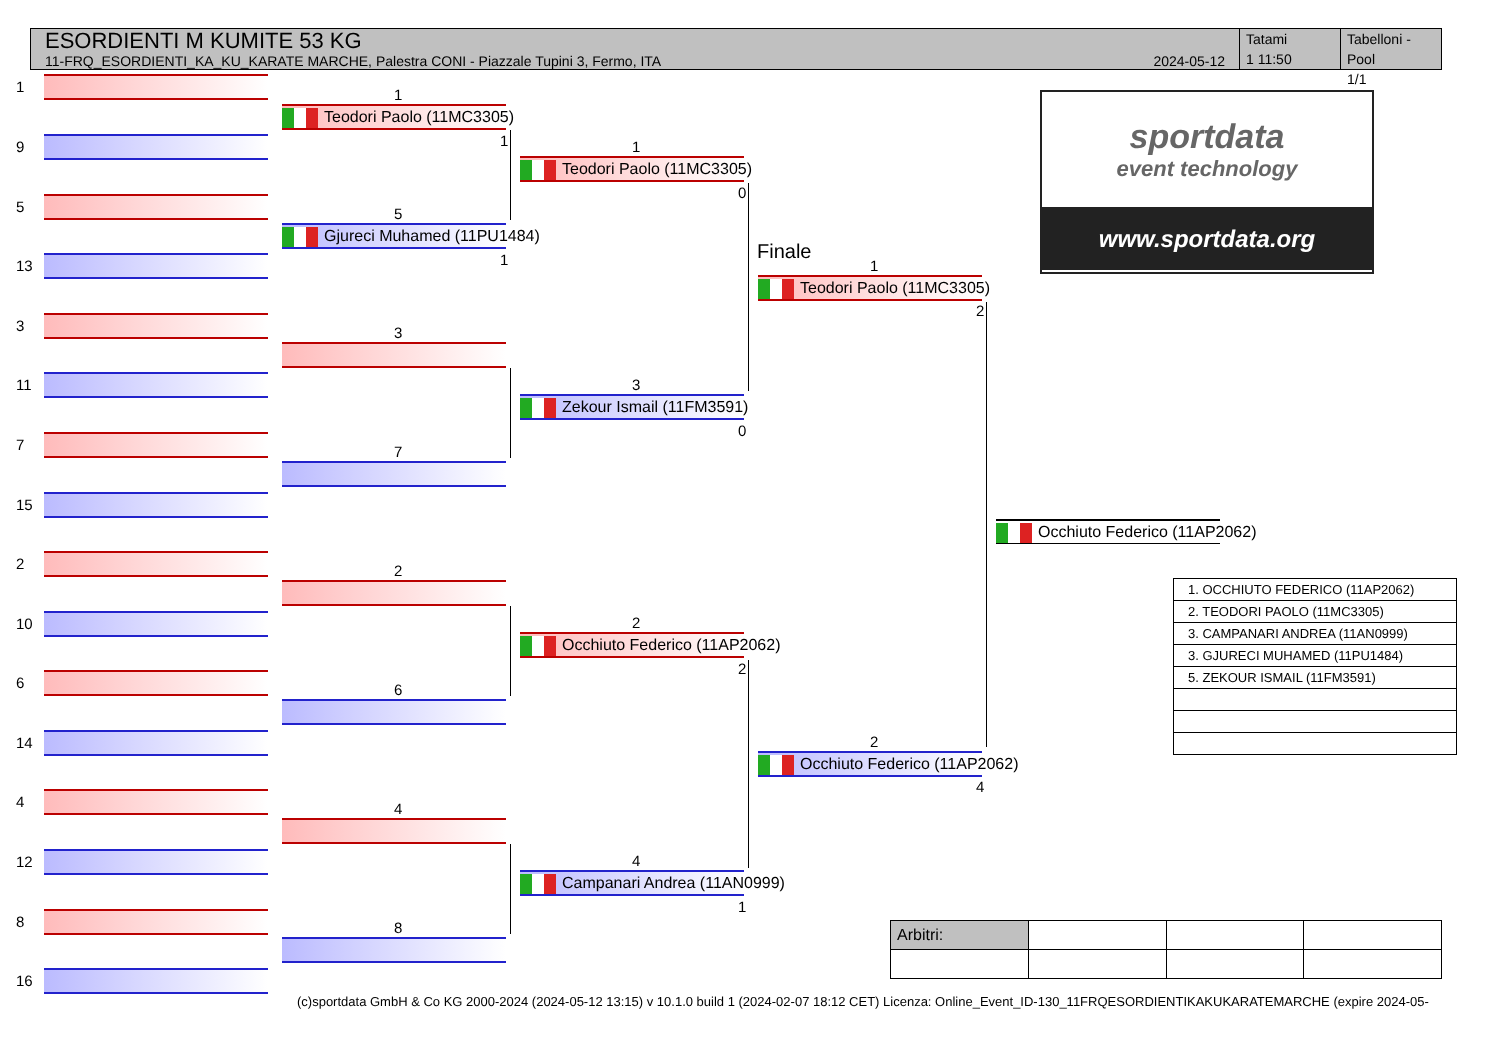ESORDIENTI M KUMITE 53 KG
11-FRQ_ESORDIENTI_KA_KU_KARATE MARCHE, Palestra CONI - Piazzale Tupini 3, Fermo, ITA 2024-05-12
Tatami
1 11:50
Tabelloni - Pool
1/1
1
9
5
13
3
11
7
15
2
10
6
14
4
12
8
16
1
Teodori Paolo (11MC3305)
1
5
Gjureci Muhamed (11PU1484)
1
3
7
2
6
4
8
1
Teodori Paolo (11MC3305)
0
3
Zekour Ismail (11FM3591)
0
2
Occhiuto Federico (11AP2062)
2
4
Campanari Andrea (11AN0999)
1
Finale
1
Teodori Paolo (11MC3305)
2
2
Occhiuto Federico (11AP2062)
4
Occhiuto Federico (11AP2062)
sportdata
event technology
www.sportdata.org
| 1. OCCHIUTO FEDERICO (11AP2062) |
| 2. TEODORI PAOLO (11MC3305) |
| 3. CAMPANARI ANDREA (11AN0999) |
| 3. GJURECI MUHAMED (11PU1484) |
| 5. ZEKOUR ISMAIL (11FM3591) |
| Arbitri: | | | |
(c)sportdata GmbH & Co KG 2000-2024 (2024-05-12 13:15) v 10.1.0 build 1 (2024-02-07 18:12 CET) Licenza: Online_Event_ID-130_11FRQESORDIENTIKAKUKARATEMARCHE (expire 2024-05-